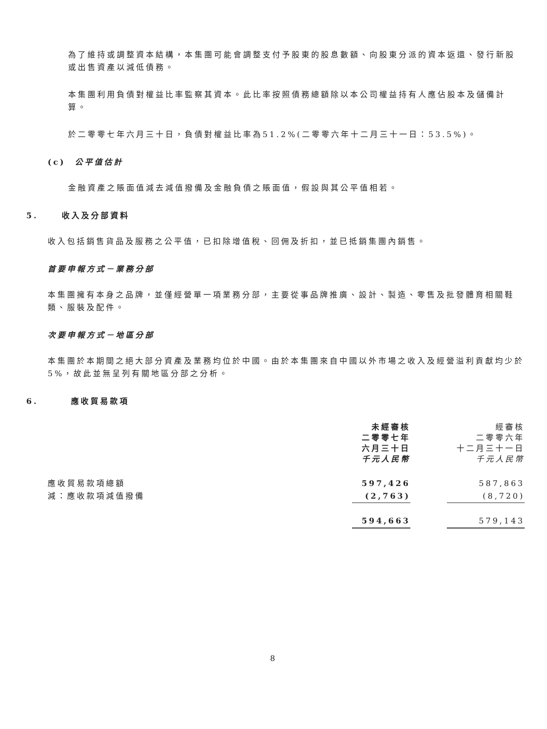為了維持或調整資本結構，本集團可能會調整支付予股東的股息數額、向股東分派的資本返還、發行新股或出售資產以減低債務。
本集團利用負債對權益比率監察其資本。此比率按照債務總額除以本公司權益持有人應佔股本及儲備計算。
於二零零七年六月三十日，負債對權益比率為51.2%(二零零六年十二月三十一日：53.5%)。
(c) 公平值估計
金融資產之賬面值減去減值撥備及金融負債之賬面值，假設與其公平值相若。
5. 收入及分部資料
收入包括銷售貨品及服務之公平值，已扣除增值稅、回佣及折扣，並已抵銷集團內銷售。
首要申報方式－業務分部
本集團擁有本身之品牌，並僅經營單一項業務分部，主要從事品牌推廣、設計、製造、零售及批發體育相關鞋類、服裝及配件。
次要申報方式－地區分部
本集團於本期間之絕大部分資產及業務均位於中國。由於本集團來自中國以外市場之收入及經營溢利貢獻均少於5%，故此並無呈列有關地區分部之分析。
6. 應收貿易款項
| | 未經審核 二零零七年 六月三十日 千元人民幣 | | 經審核 二零零六年 十二月三十一日 千元人民幣 |
| 應收貿易款項總額 | 597,426 | | 587,863 |
| 減：應收款項減值撥備 | (2,763) | | (8,720) |
| | 594,663 | | 579,143 |
8